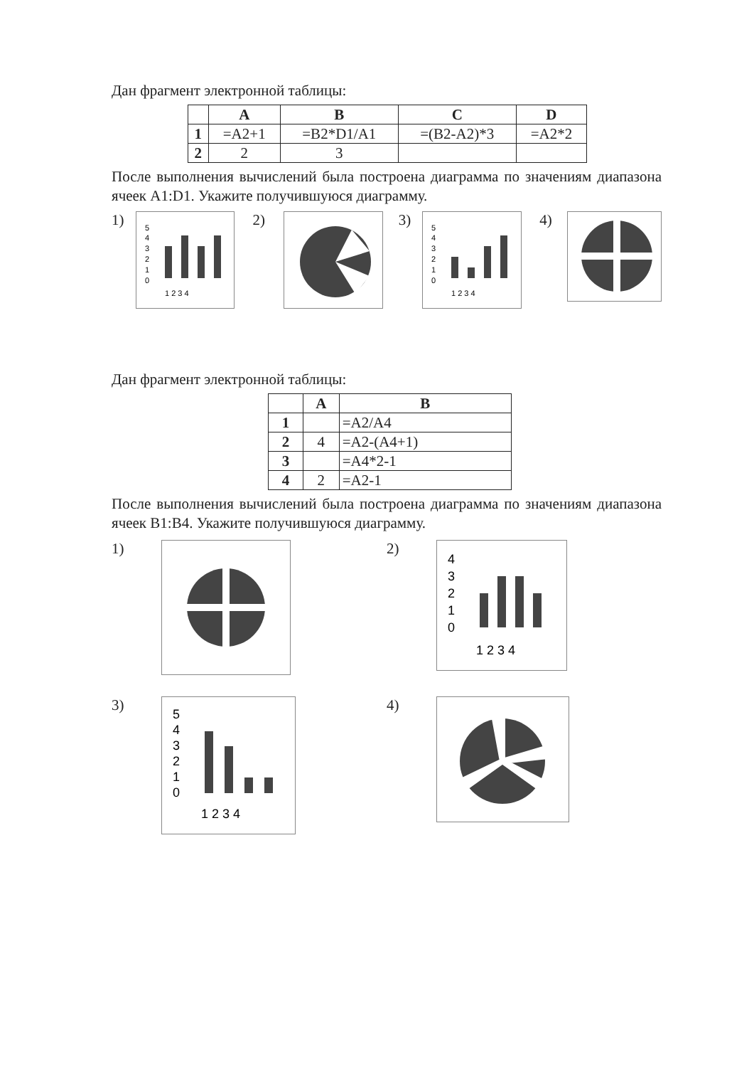Дан фрагмент электронной таблицы:
| | A | B | C | D |
| --- | --- | --- | --- | --- |
| 1 | =A2+1 | =B2*D1/A1 | =(B2-A2)*3 | =A2*2 |
| 2 | 2 | 3 | | |
После выполнения вычислений была построена диаграмма по значениям диапазона ячеек A1:D1. Укажите получившуюся диаграмму.
1)
5
4
3
2
1
0
1 2 3 4
2) 3)
5
4
3
2
1
0
1 2 3 4
4)
Дан фрагмент электронной таблицы:
| | A | B |
| --- | --- | --- |
| 1 | | =A2/A4 |
| 2 | 4 | =A2-(A4+1) |
| 3 | | =A4*2-1 |
| 4 | 2 | =A2-1 |
После выполнения вычислений была построена диаграмма по значениям диапазона ячеек B1:B4. Укажите получившуюся диаграмму.
1)
2)
4
3
2
1
0
1 2 3 4
3)
5
4
3
2
1
0
1 2 3 4
4)